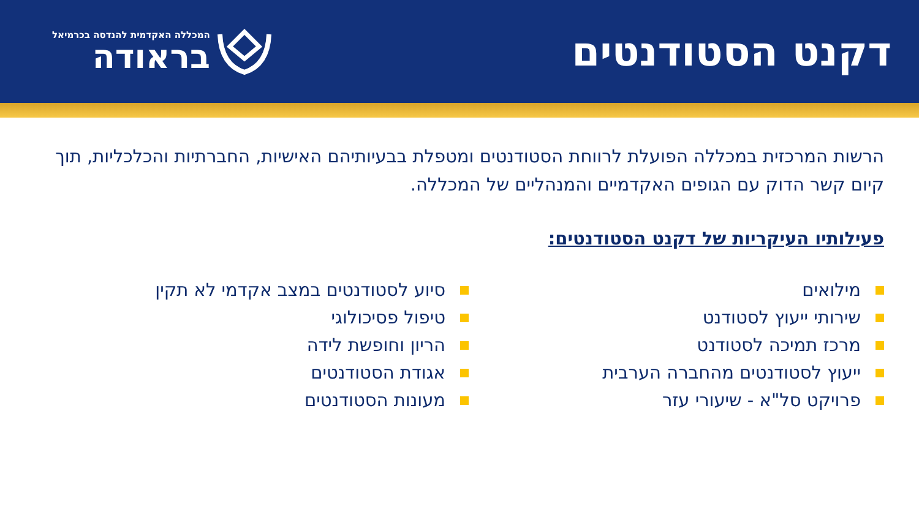דקנט הסטודנטים
המכללה האקדמית להנדסה בכרמיאל
בראודה
הרשות המרכזית במכללה הפועלת לרווחת הסטודנטים ומטפלת בבעיותיהם האישיות, החברתיות והכלכליות, תוך קיום קשר הדוק עם הגופים האקדמיים והמנהליים של המכללה.
פעילותיו העיקריות של דקנט הסטודנטים:
מילואים
שירותי ייעוץ לסטודנט
מרכז תמיכה לסטודנט
ייעוץ לסטודנטים מהחברה הערבית
פרויקט סל"א - שיעורי עזר
סיוע לסטודנטים במצב אקדמי לא תקין
טיפול פסיכולוגי
הריון וחופשת לידה
אגודת הסטודנטים
מעונות הסטודנטים